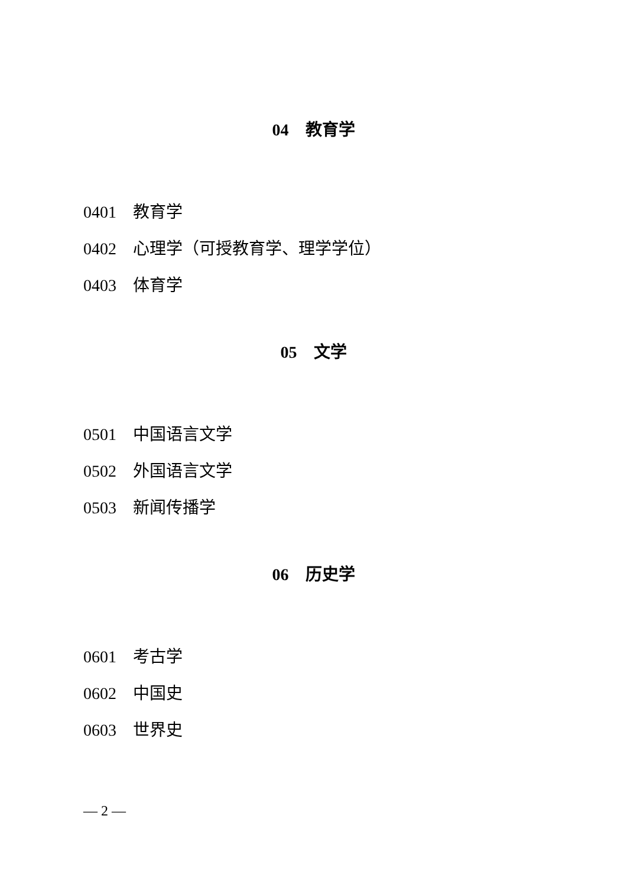04　教育学
0401　教育学
0402　心理学（可授教育学、理学学位）
0403　体育学
05　文学
0501　中国语言文学
0502　外国语言文学
0503　新闻传播学
06　历史学
0601　考古学
0602　中国史
0603　世界史
— 2 —